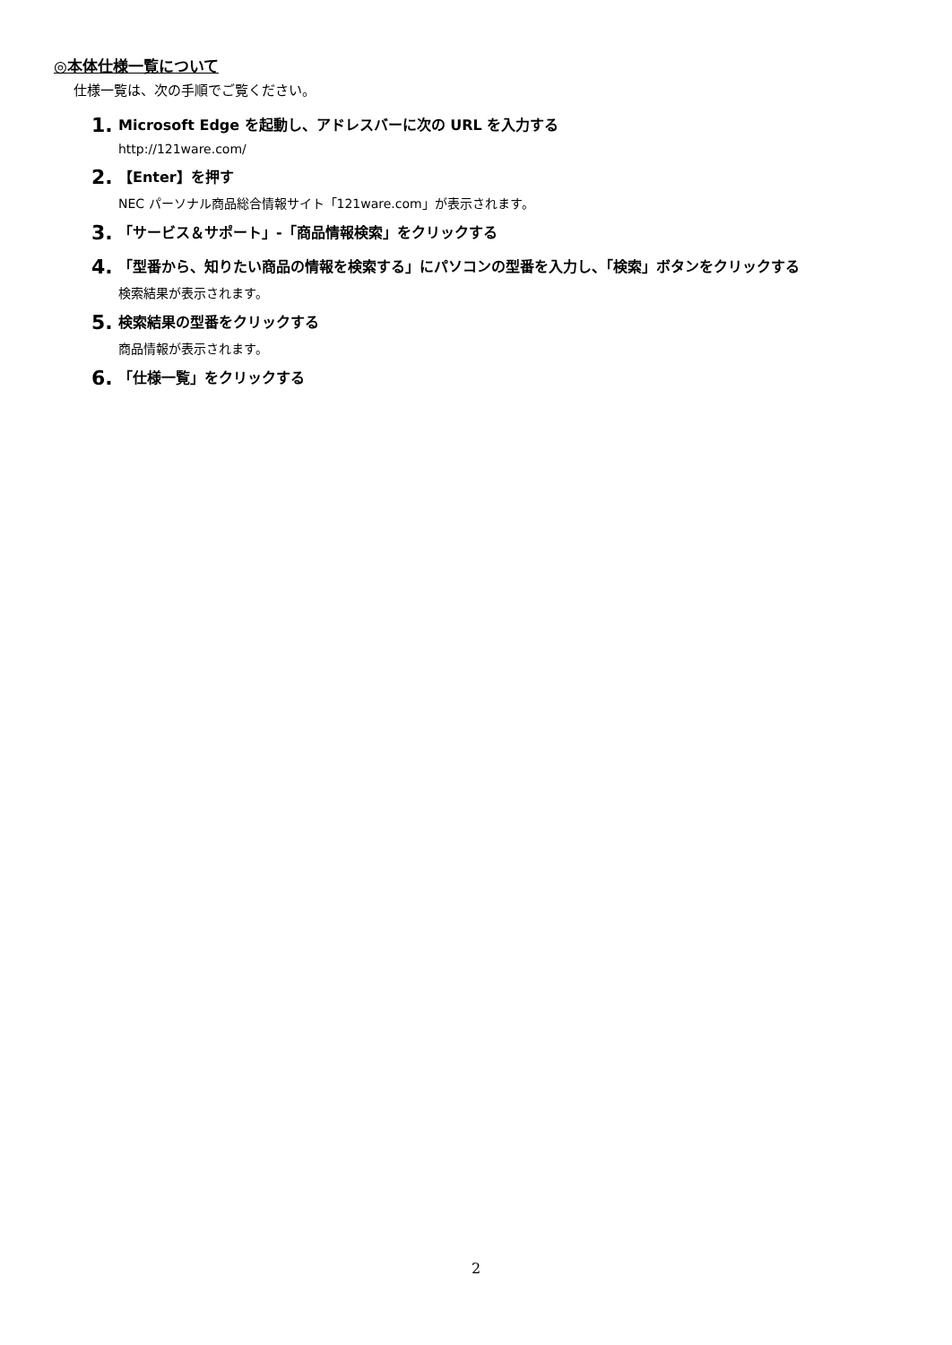◎本体仕様一覧について
仕様一覧は、次の手順でご覧ください。
1. Microsoft Edge を起動し、アドレスバーに次の URL を入力する
http://121ware.com/
2. 【Enter】を押す
NEC パーソナル商品総合情報サイト「121ware.com」が表示されます。
3. 「サービス＆サポート」-「商品情報検索」をクリックする
4. 「型番から、知りたい商品の情報を検索する」にパソコンの型番を入力し、「検索」ボタンをクリックする
検索結果が表示されます。
5. 検索結果の型番をクリックする
商品情報が表示されます。
6. 「仕様一覧」をクリックする
2